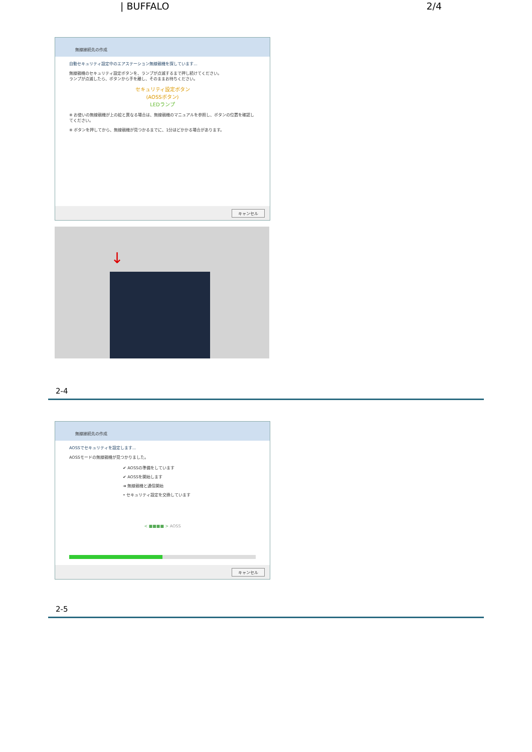| BUFFALO 2/4
無線接続先の作成
自動セキュリティ設定中のエアステーション無線親機を探しています...
無線親機のセキュリティ設定ボタンを、ランプが点滅するまで押し続けてください。
ランプが点滅したら、ボタンから手を離し、そのままお待ちください。
セキュリティ設定ボタン
(AOSSボタン)
LEDランプ
※ お使いの無線親機が上の絵と異なる場合は、無線親機のマニュアルを参照し、ボタンの位置を確認してください。
※ ボタンを押してから、無線親機が見つかるまでに、1分ほどかかる場合があります。
キャンセル
↓
2-4
無線接続先の作成
AOSSでセキュリティを設定します...
AOSSモードの無線親機が見つかりました。
✔ AOSSの準備をしています
✔ AOSSを開始します
➜ 無線親機と通信開始
• セキュリティ設定を交換しています
< ■■■■ > AOSS
キャンセル
2-5